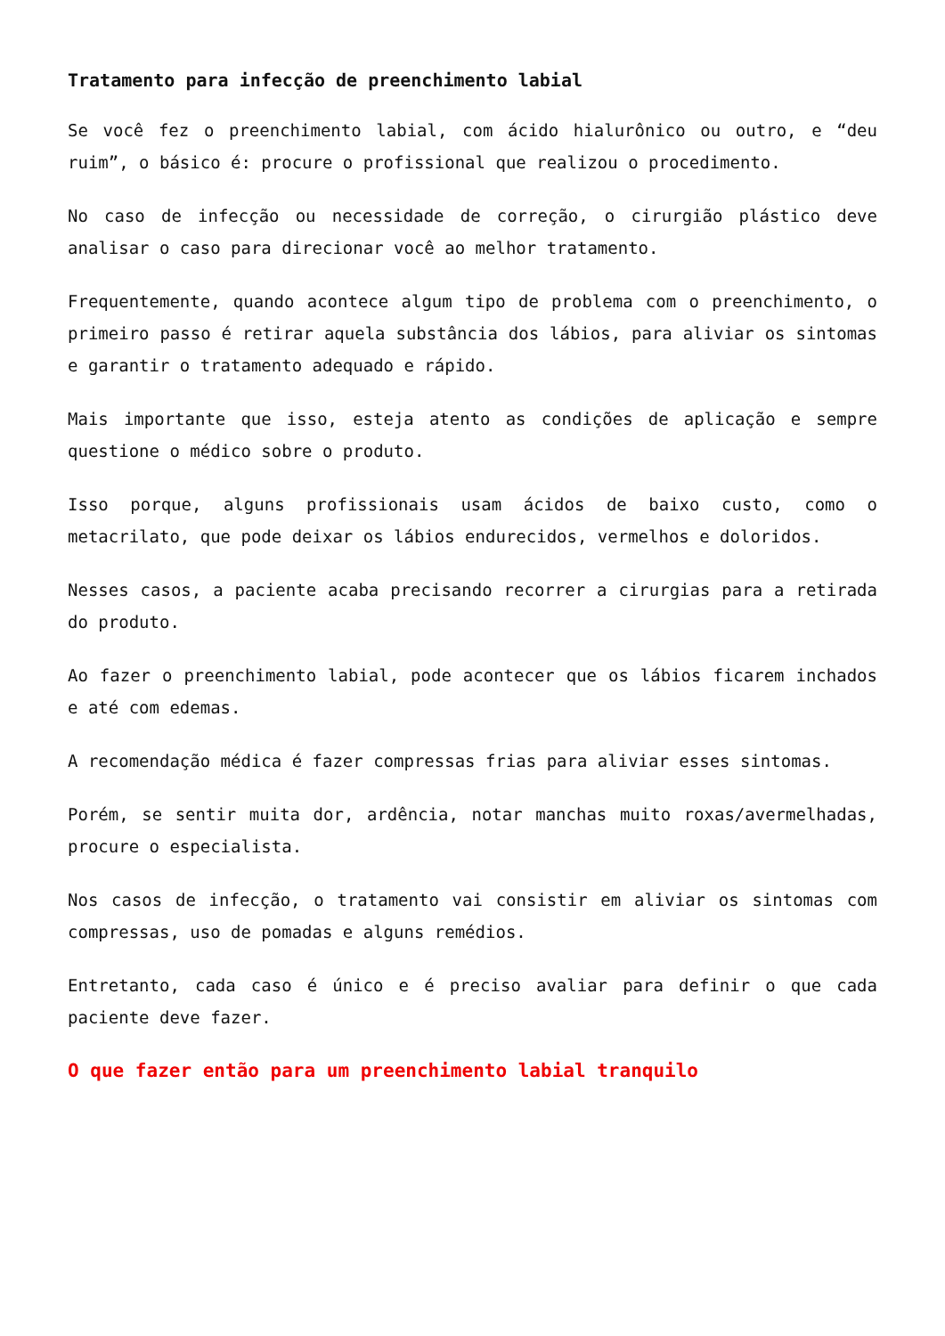Tratamento para infecção de preenchimento labial
Se você fez o preenchimento labial, com ácido hialurônico ou outro, e “deu ruim”, o básico é: procure o profissional que realizou o procedimento.
No caso de infecção ou necessidade de correção, o cirurgião plástico deve analisar o caso para direcionar você ao melhor tratamento.
Frequentemente, quando acontece algum tipo de problema com o preenchimento, o primeiro passo é retirar aquela substância dos lábios, para aliviar os sintomas e garantir o tratamento adequado e rápido.
Mais importante que isso, esteja atento as condições de aplicação e sempre questione o médico sobre o produto.
Isso porque, alguns profissionais usam ácidos de baixo custo, como o metacrilato, que pode deixar os lábios endurecidos, vermelhos e doloridos.
Nesses casos, a paciente acaba precisando recorrer a cirurgias para a retirada do produto.
Ao fazer o preenchimento labial, pode acontecer que os lábios ficarem inchados e até com edemas.
A recomendação médica é fazer compressas frias para aliviar esses sintomas.
Porém, se sentir muita dor, ardência, notar manchas muito roxas/avermelhadas, procure o especialista.
Nos casos de infecção, o tratamento vai consistir em aliviar os sintomas com compressas, uso de pomadas e alguns remédios.
Entretanto, cada caso é único e é preciso avaliar para definir o que cada paciente deve fazer.
O que fazer então para um preenchimento labial tranquilo